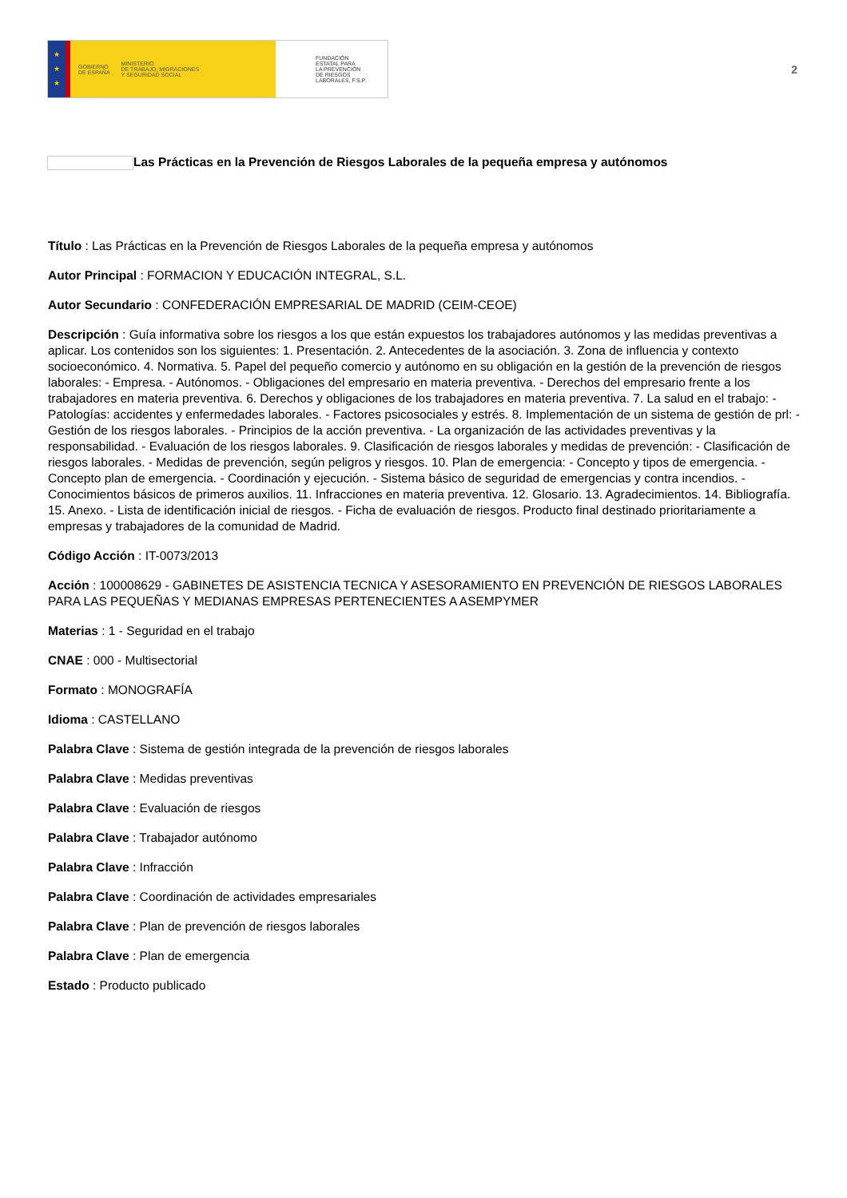★
★
★
GOBIERNO
DE ESPAÑA MINISTERIO
DE TRABAJO, MIGRACIONES
Y SEGURIDAD SOCIAL
FUNDACIÓN
ESTATAL PARA
LA PREVENCIÓN
DE RIESGOS
LABORALES, F.S.P.
2
Las Prácticas en la Prevención de Riesgos Laborales de la pequeña empresa y autónomos
Título : Las Prácticas en la Prevención de Riesgos Laborales de la pequeña empresa y autónomos
Autor Principal : FORMACION Y EDUCACIÓN INTEGRAL, S.L.
Autor Secundario : CONFEDERACIÓN EMPRESARIAL DE MADRID (CEIM-CEOE)
Descripción : Guía informativa sobre los riesgos a los que están expuestos los trabajadores autónomos y las medidas preventivas a aplicar. Los contenidos son los siguientes: 1. Presentación. 2. Antecedentes de la asociación. 3. Zona de influencia y contexto socioeconómico. 4. Normativa. 5. Papel del pequeño comercio y autónomo en su obligación en la gestión de la prevención de riesgos laborales: - Empresa. - Autónomos. - Obligaciones del empresario en materia preventiva. - Derechos del empresario frente a los trabajadores en materia preventiva. 6. Derechos y obligaciones de los trabajadores en materia preventiva. 7. La salud en el trabajo: - Patologías: accidentes y enfermedades laborales. - Factores psicosociales y estrés. 8. Implementación de un sistema de gestión de prl: - Gestión de los riesgos laborales. - Principios de la acción preventiva. - La organización de las actividades preventivas y la responsabilidad. - Evaluación de los riesgos laborales. 9. Clasificación de riesgos laborales y medidas de prevención: - Clasificación de riesgos laborales. - Medidas de prevención, según peligros y riesgos. 10. Plan de emergencia: - Concepto y tipos de emergencia. - Concepto plan de emergencia. - Coordinación y ejecución. - Sistema básico de seguridad de emergencias y contra incendios. - Conocimientos básicos de primeros auxilios. 11. Infracciones en materia preventiva. 12. Glosario. 13. Agradecimientos. 14. Bibliografía. 15. Anexo. - Lista de identificación inicial de riesgos. - Ficha de evaluación de riesgos. Producto final destinado prioritariamente a empresas y trabajadores de la comunidad de Madrid.
Código Acción : IT-0073/2013
Acción : 100008629 - GABINETES DE ASISTENCIA TECNICA Y ASESORAMIENTO EN PREVENCIÓN DE RIESGOS LABORALES PARA LAS PEQUEÑAS Y MEDIANAS EMPRESAS PERTENECIENTES A ASEMPYMER
Materias : 1 - Seguridad en el trabajo
CNAE : 000 - Multisectorial
Formato : MONOGRAFÍA
Idioma : CASTELLANO
Palabra Clave : Sistema de gestión integrada de la prevención de riesgos laborales
Palabra Clave : Medidas preventivas
Palabra Clave : Evaluación de riesgos
Palabra Clave : Trabajador autónomo
Palabra Clave : Infracción
Palabra Clave : Coordinación de actividades empresariales
Palabra Clave : Plan de prevención de riesgos laborales
Palabra Clave : Plan de emergencia
Estado : Producto publicado